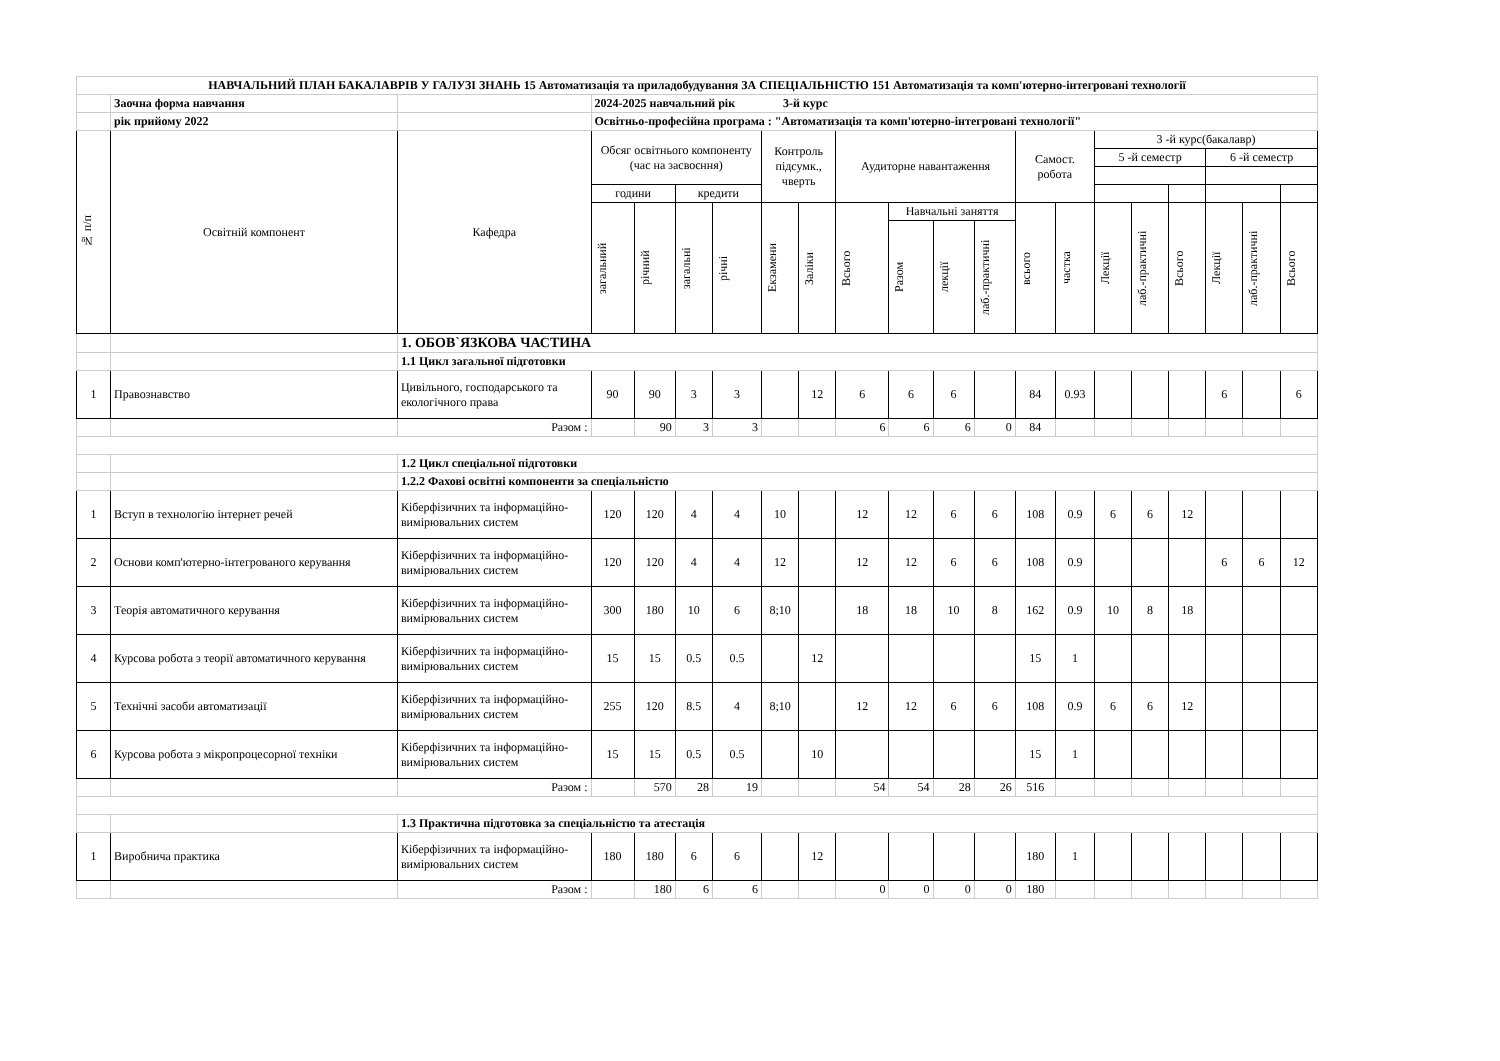| НАВЧАЛЬНИЙ ПЛАН БАКАЛАВРІВ У ГАЛУЗІ ЗНАНЬ 15 Автоматизація та приладобудування ЗА СПЕЦІАЛЬНІСТЮ 151 Автоматизація та комп'ютерно-інтегровані технології | | | | | | | | | | | | | | | | | | | | |
| | Заочна форма навчання | | 2024-2025 навчальний рік 3-й курс | | | | | | | | | | | | | | | | | |
| | рік прийому 2022 | | Освітньо-професійна програма : "Автоматизація та комп'ютерно-інтегровані технології" | | | | | | | | | | | | | | | | | |
| № п/п | Освітній компонент | Кафедра | Обсяг освітнього компоненту (час на засвоєння) | | | | Контроль підсумк., чверть | | Аудиторне навантаження | | | | Самост. робота | | 3 -й курс(бакалавр) | | | | | |
| | | | | | | | | | | | | | | | 5 -й семестр | | | 6 -й семестр | | |
| | | | години | | кредити | | | | | | | | | | | | | | | |
| | | | загальний | річний | загальні | річні | Екзамени | Заліки | Всього | Навчальні заняття | | | всього | частка | Лекції | лаб.-практичні | Всього | Лекції | лаб.-практичні | Всього |
| | | | | | | | | | | Разом | лекції | лаб.-практичні | | | | | | | | |
| | | 1. ОБОВ`ЯЗКОВА ЧАСТИНА | | | | | | | | | | | | | | | | | | |
| | | 1.1 Цикл загальної підготовки | | | | | | | | | | | | | | | | | | |
| 1 | Правознавство | Цивільного, господарського та екологічного права | 90 | 90 | 3 | 3 | | 12 | 6 | 6 | 6 | | 84 | 0.93 | | | | 6 | | 6 |
| | | Разом : | | 90 | 3 | 3 | | | 6 | 6 | 6 | 0 | 84 | | | | | | | |
| | | 1.2 Цикл спеціальної підготовки | | | | | | | | | | | | | | | | | | |
| | | 1.2.2 Фахові освітні компоненти за спеціальністю | | | | | | | | | | | | | | | | | | |
| 1 | Вступ в технологію інтернет речей | Кіберфізичних та інформаційно-вимірювальних систем | 120 | 120 | 4 | 4 | 10 | | 12 | 12 | 6 | 6 | 108 | 0.9 | 6 | 6 | 12 | | | |
| 2 | Основи комп'ютерно-інтегрованого керування | Кіберфізичних та інформаційно-вимірювальних систем | 120 | 120 | 4 | 4 | 12 | | 12 | 12 | 6 | 6 | 108 | 0.9 | | | | 6 | 6 | 12 |
| 3 | Теорія автоматичного керування | Кіберфізичних та інформаційно-вимірювальних систем | 300 | 180 | 10 | 6 | 8;10 | | 18 | 18 | 10 | 8 | 162 | 0.9 | 10 | 8 | 18 | | | |
| 4 | Курсова робота з теорії автоматичного керування | Кіберфізичних та інформаційно-вимірювальних систем | 15 | 15 | 0.5 | 0.5 | | 12 | | | | | 15 | 1 | | | | | | |
| 5 | Технічні засоби автоматизації | Кіберфізичних та інформаційно-вимірювальних систем | 255 | 120 | 8.5 | 4 | 8;10 | | 12 | 12 | 6 | 6 | 108 | 0.9 | 6 | 6 | 12 | | | |
| 6 | Курсова робота з мікропроцесорної техніки | Кіберфізичних та інформаційно-вимірювальних систем | 15 | 15 | 0.5 | 0.5 | | 10 | | | | | 15 | 1 | | | | | | |
| | | Разом : | | 570 | 28 | 19 | | | 54 | 54 | 28 | 26 | 516 | | | | | | | |
| | | 1.3 Практична підготовка за спеціальністю та атестація | | | | | | | | | | | | | | | | | | |
| 1 | Виробнича практика | Кіберфізичних та інформаційно-вимірювальних систем | 180 | 180 | 6 | 6 | | 12 | | | | | 180 | 1 | | | | | | |
| | | Разом : | | 180 | 6 | 6 | | | 0 | 0 | 0 | 0 | 180 | | | | | | | |